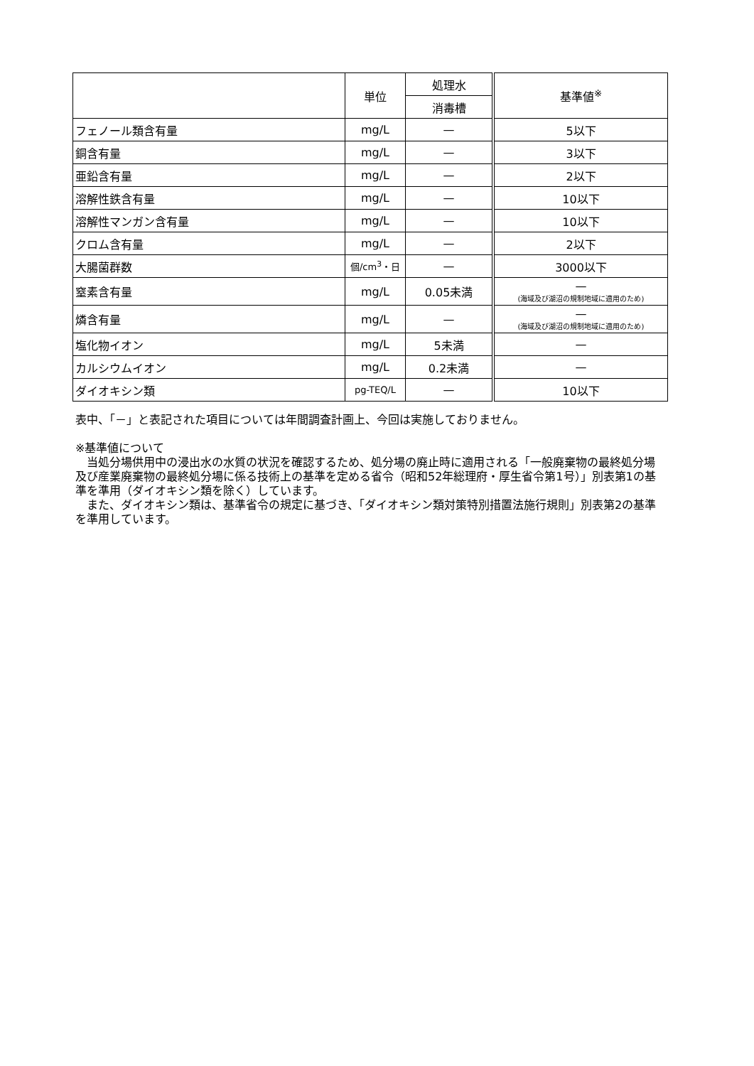| | 単位 | 処理水 | 基準値<sup>※</sup> |
| --- | --- | --- | --- |
| | | 消毒槽 | |
| フェノール類含有量 | mg/L | — | 5以下 |
| 銅含有量 | mg/L | — | 3以下 |
| 亜鉛含有量 | mg/L | — | 2以下 |
| 溶解性鉄含有量 | mg/L | — | 10以下 |
| 溶解性マンガン含有量 | mg/L | — | 10以下 |
| クロム含有量 | mg/L | — | 2以下 |
| 大腸菌群数 | 個/cm<sup>3</sup>・日 | — | 3000以下 |
| 窒素含有量 | mg/L | 0.05未満 | — (海域及び湖沼の規制地域に適用のため) |
| 燐含有量 | mg/L | — | — (海域及び湖沼の規制地域に適用のため) |
| 塩化物イオン | mg/L | 5未満 | — |
| カルシウムイオン | mg/L | 0.2未満 | — |
| ダイオキシン類 | pg-TEQ/L | — | 10以下 |
表中、「－」と表記された項目については年間調査計画上、今回は実施しておりません。
※基準値について
　当処分場供用中の浸出水の水質の状況を確認するため、処分場の廃止時に適用される「一般廃棄物の最終処分場及び産業廃棄物の最終処分場に係る技術上の基準を定める省令（昭和52年総理府・厚生省令第1号）」別表第1の基準を準用（ダイオキシン類を除く）しています。
　また、ダイオキシン類は、基準省令の規定に基づき、「ダイオキシン類対策特別措置法施行規則」別表第2の基準を準用しています。